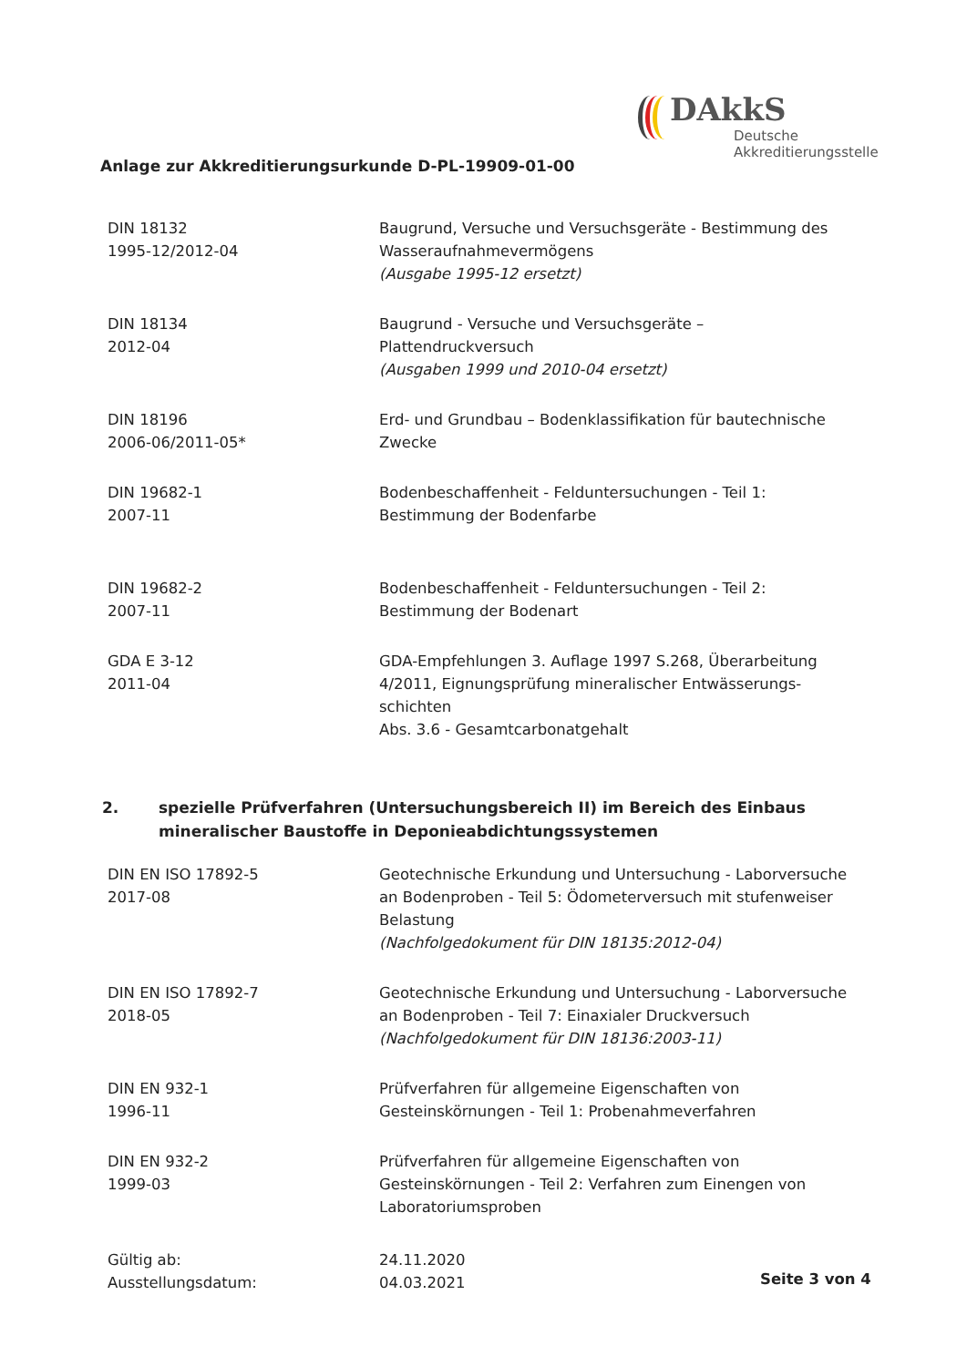DAkkS
Deutsche
Akkreditierungsstelle
Anlage zur Akkreditierungsurkunde D-PL-19909-01-00
| DIN 18132 1995-12/2012-04 | Baugrund, Versuche und Versuchsgeräte - Bestimmung des Wasseraufnahmevermögens (Ausgabe 1995-12 ersetzt) |
| DIN 18134 2012-04 | Baugrund - Versuche und Versuchsgeräte – Plattendruckversuch (Ausgaben 1999 und 2010-04 ersetzt) |
| DIN 18196 2006-06/2011-05* | Erd- und Grundbau – Bodenklassifikation für bautechnische Zwecke |
| DIN 19682-1 2007-11 | Bodenbeschaffenheit - Felduntersuchungen - Teil 1: Bestimmung der Bodenfarbe |
| DIN 19682-2 2007-11 | Bodenbeschaffenheit - Felduntersuchungen - Teil 2: Bestimmung der Bodenart |
| GDA E 3-12 2011-04 | GDA-Empfehlungen 3. Auflage 1997 S.268, Überarbeitung 4/2011, Eignungsprüfung mineralischer Entwässerungs-schichten Abs. 3.6 - Gesamtcarbonatgehalt |
2. spezielle Prüfverfahren (Untersuchungsbereich II) im Bereich des Einbaus mineralischer Baustoffe in Deponieabdichtungssystemen
| DIN EN ISO 17892-5 2017-08 | Geotechnische Erkundung und Untersuchung - Laborversuche an Bodenproben - Teil 5: Ödometerversuch mit stufenweiser Belastung (Nachfolgedokument für DIN 18135:2012-04) |
| DIN EN ISO 17892-7 2018-05 | Geotechnische Erkundung und Untersuchung - Laborversuche an Bodenproben - Teil 7: Einaxialer Druckversuch (Nachfolgedokument für DIN 18136:2003-11) |
| DIN EN 932-1 1996-11 | Prüfverfahren für allgemeine Eigenschaften von Gesteinskörnungen - Teil 1: Probenahmeverfahren |
| DIN EN 932-2 1999-03 | Prüfverfahren für allgemeine Eigenschaften von Gesteinskörnungen - Teil 2: Verfahren zum Einengen von Laboratoriumsproben |
| Gültig ab: | 24.11.2020 |
| Ausstellungsdatum: | 04.03.2021 |
Seite 3 von 4